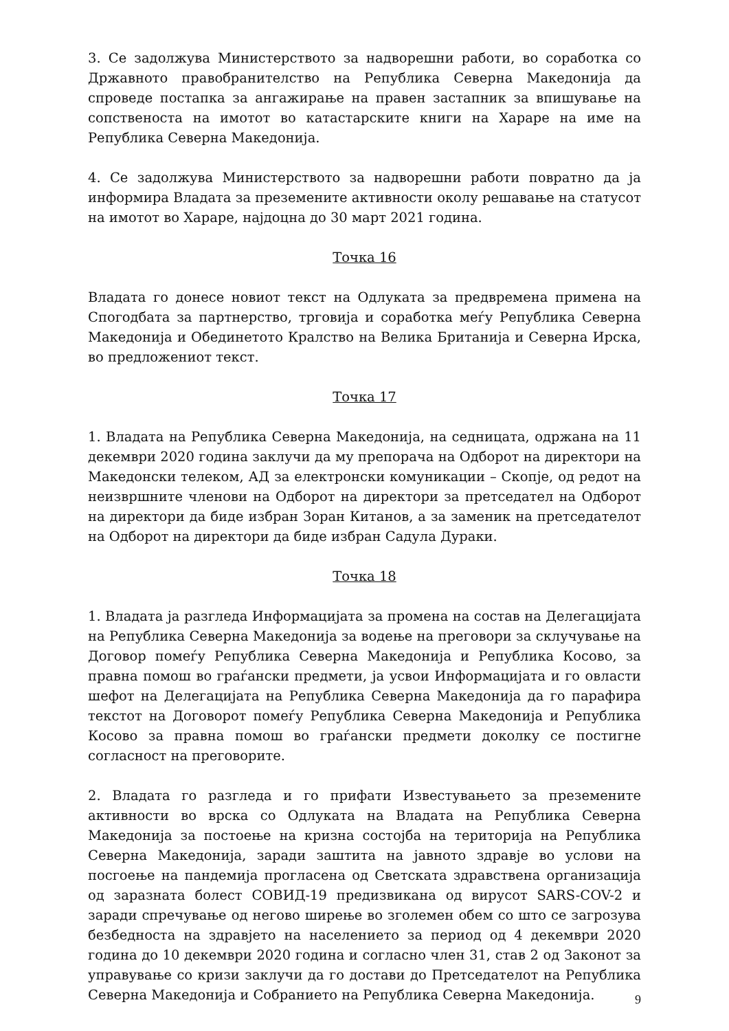3. Се задолжува Министерството за надворешни работи, во соработка со Државното правобранителство на Република Северна Македонија да спроведе постапка за ангажирање на правен застапник за впишување на сопственоста на имотот во катастарските книги на Хараре на име на Република Северна Македонија.
4. Се задолжува Министерството за надворешни работи повратно да ја информира Владата за преземените активности околу решавање на статусот на имотот во Хараре, најдоцна до 30 март 2021 година.
Точка 16
Владата го донесе новиот текст на Одлуката за предвремена примена на Спогодбата за партнерство, трговија и соработка меѓу Република Северна Македонија и Обединетото Кралство на Велика Британија и Северна Ирска, во предложениот текст.
Точка 17
1. Владата на Република Северна Македонија, на седницата, одржана на 11 декември 2020 година заклучи да му препорача на Одборот на директори на Македонски телеком, АД за електронски комуникации – Скопје, од редот на неизвршните членови на Одборот на директори за претседател на Одборот на директори да биде избран Зоран Китанов, а за заменик на претседателот на Одборот на директори да биде избран Садула Дураки.
Точка 18
1. Владата ја разгледа Информацијата за промена на состав на Делегацијата на Република Северна Македонија за водење на преговори за склучување на Договор помеѓу Република Северна Македонија и Република Косово, за правна помош во граѓански предмети, ја усвои Информацијата и го овласти шефот на Делегацијата на Република Северна Македонија да го парафира текстот на Договорот помеѓу Република Северна Македонија и Република Косово за правна помош во граѓански предмети доколку се постигне согласност на преговорите.
2. Владата го разгледа и го прифати Известувањето за преземените активности во врска со Одлуката на Владата на Република Северна Македонија за постоење на кризна состојба на територија на Република Северна Македонија, заради заштита на јавното здравје во услови на посгоење на пандемија прогласена од Светската здравствена организација од заразната болест СОВИД-19 предизвикана од вирусот SARS-COV-2 и заради спречување од негово ширење во зголемен обем со што се загрозува безбедноста на здравјето на населението за период од 4 декември 2020 година до 10 декември 2020 година и согласно член 31, став 2 од Законот за управување со кризи заклучи да го достави до Претседателот на Република Северна Македонија и Собранието на Република Северна Македонија.
9